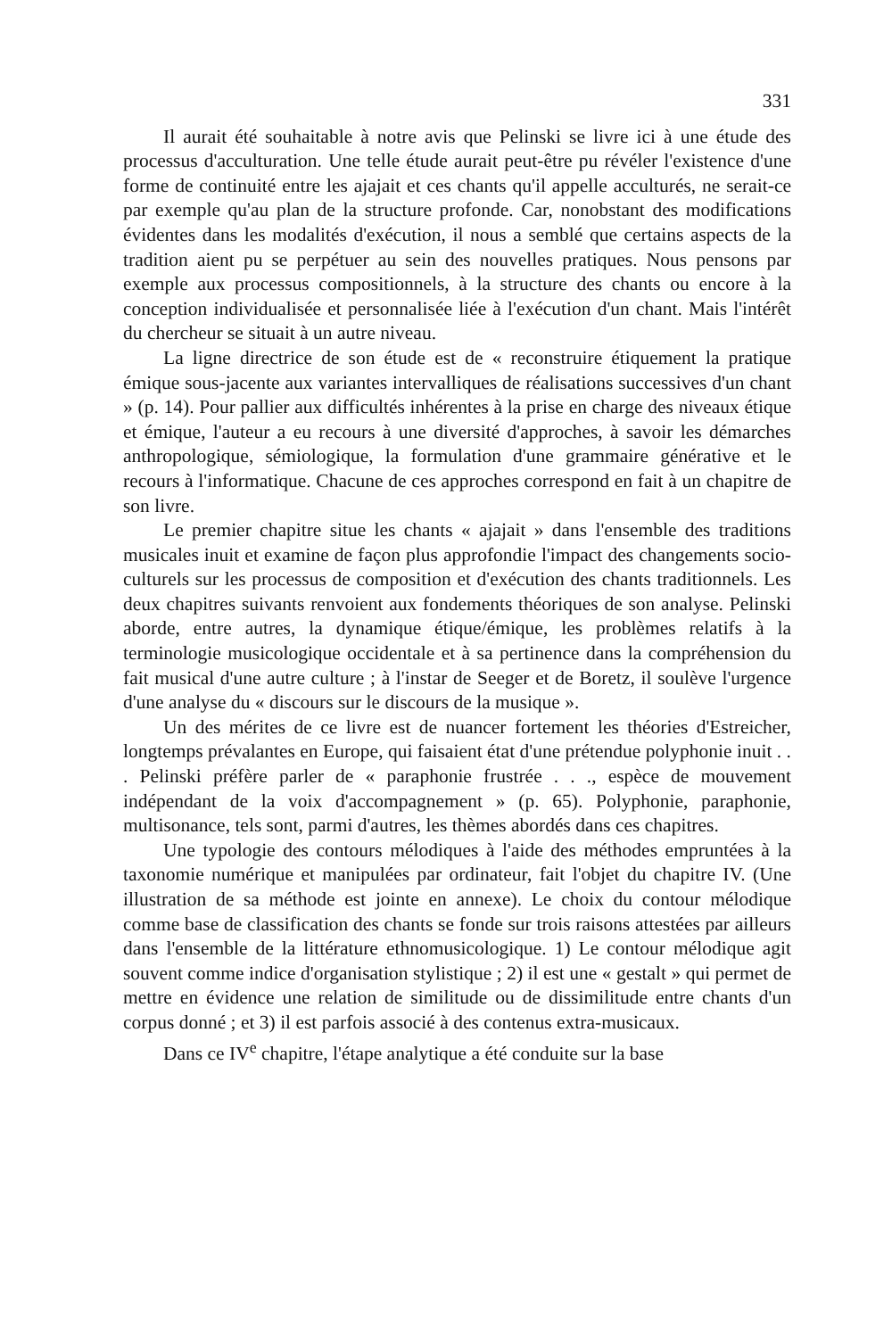331
Il aurait été souhaitable à notre avis que Pelinski se livre ici à une étude des processus d'acculturation. Une telle étude aurait peut-être pu révéler l'existence d'une forme de continuité entre les ajajait et ces chants qu'il appelle acculturés, ne serait-ce par exemple qu'au plan de la structure profonde. Car, nonobstant des modifications évidentes dans les modalités d'exécution, il nous a semblé que certains aspects de la tradition aient pu se perpétuer au sein des nouvelles pratiques. Nous pensons par exemple aux processus compositionnels, à la structure des chants ou encore à la conception individualisée et personnalisée liée à l'exécution d'un chant. Mais l'intérêt du chercheur se situait à un autre niveau.
La ligne directrice de son étude est de « reconstruire étiquement la pratique émique sous-jacente aux variantes intervalliques de réalisations successives d'un chant » (p. 14). Pour pallier aux difficultés inhérentes à la prise en charge des niveaux étique et émique, l'auteur a eu recours à une diversité d'approches, à savoir les démarches anthropologique, sémiologique, la formulation d'une grammaire générative et le recours à l'informatique. Chacune de ces approches correspond en fait à un chapitre de son livre.
Le premier chapitre situe les chants « ajajait » dans l'ensemble des traditions musicales inuit et examine de façon plus approfondie l'impact des changements socio-culturels sur les processus de composition et d'exécution des chants traditionnels. Les deux chapitres suivants renvoient aux fondements théoriques de son analyse. Pelinski aborde, entre autres, la dynamique étique/émique, les problèmes relatifs à la terminologie musicologique occidentale et à sa pertinence dans la compréhension du fait musical d'une autre culture ; à l'instar de Seeger et de Boretz, il soulève l'urgence d'une analyse du « discours sur le discours de la musique ».
Un des mérites de ce livre est de nuancer fortement les théories d'Estreicher, longtemps prévalantes en Europe, qui faisaient état d'une prétendue polyphonie inuit . . . Pelinski préfère parler de « paraphonie frustrée . . ., espèce de mouvement indépendant de la voix d'accompagnement » (p. 65). Polyphonie, paraphonie, multisonance, tels sont, parmi d'autres, les thèmes abordés dans ces chapitres.
Une typologie des contours mélodiques à l'aide des méthodes empruntées à la taxonomie numérique et manipulées par ordinateur, fait l'objet du chapitre IV. (Une illustration de sa méthode est jointe en annexe). Le choix du contour mélodique comme base de classification des chants se fonde sur trois raisons attestées par ailleurs dans l'ensemble de la littérature ethnomusicologique. 1) Le contour mélodique agit souvent comme indice d'organisation stylistique ; 2) il est une « gestalt » qui permet de mettre en évidence une relation de similitude ou de dissimilitude entre chants d'un corpus donné ; et 3) il est parfois associé à des contenus extra-musicaux.
Dans ce IV<sup>e</sup> chapitre, l'étape analytique a été conduite sur la base